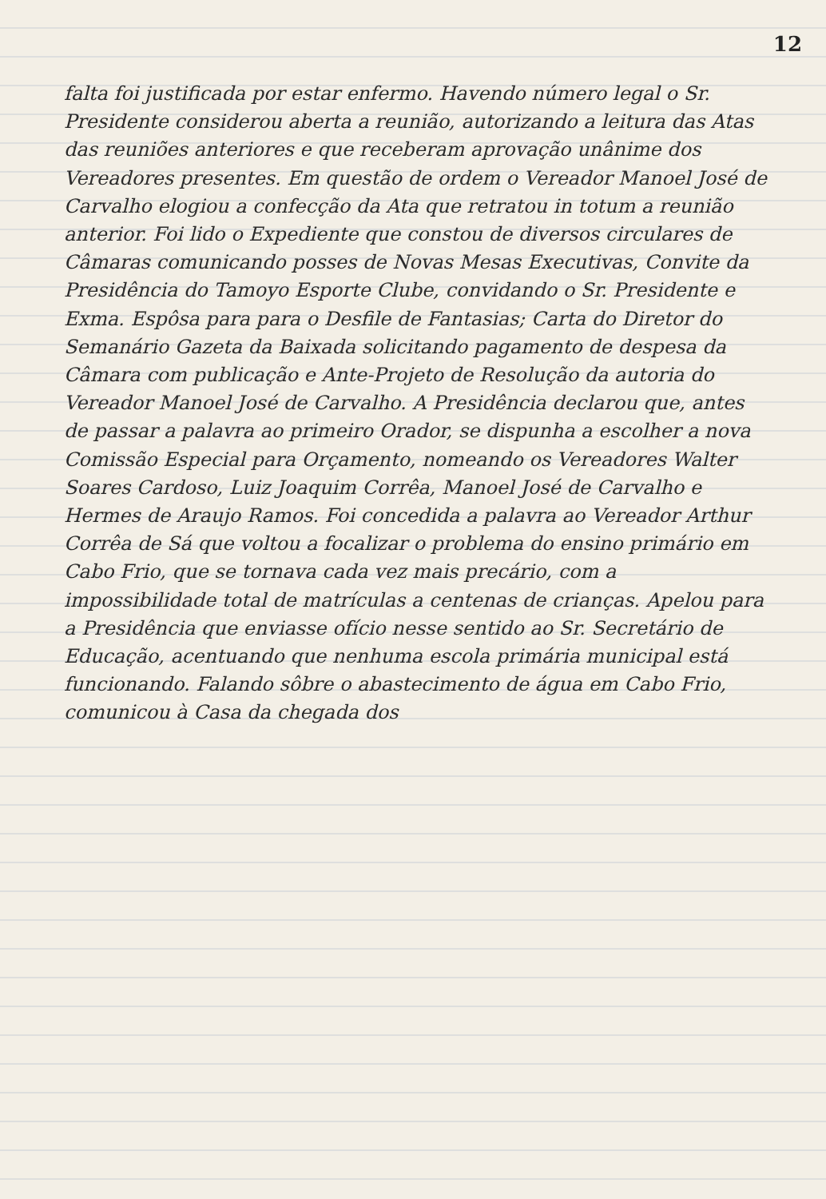12
falta foi justificada por estar enfermo. Havendo número legal o Sr. Presidente considerou aberta a reunião, autorizando a leitura das Atas das reuniões anteriores e que receberam aprovação unânime dos Vereadores presentes. Em questão de ordem o Vereador Manoel José de Carvalho elogiou a confecção da Ata que retratou in totum a reunião anterior. Foi lido o Expediente que constou de diversos circulares de Câmaras comunicando posses de Novas Mesas Executivas, Convite da Presidência do Tamoyo Esporte Clube, convidando o Sr. Presidente e Exma. Espôsa para para o Desfile de Fantasias; Carta do Diretor do Semanário Gazeta da Baixada solicitando pagamento de despesa da Câmara com publicação e Ante-Projeto de Resolução da autoria do Vereador Manoel José de Carvalho. A Presidência declarou que, antes de passar a palavra ao primeiro Orador, se dispunha a escolher a nova Comissão Especial para Orçamento, nomeando os Vereadores Walter Soares Cardoso, Luiz Joaquim Corrêa, Manoel José de Carvalho e Hermes de Araujo Ramos. Foi concedida a palavra ao Vereador Arthur Corrêa de Sá que voltou a focalizar o problema do ensino primário em Cabo Frio, que se tornava cada vez mais precário, com a impossibilidade total de matrículas a centenas de crianças. Apelou para a Presidência que enviasse ofício nesse sentido ao Sr. Secretário de Educação, acentuando que nenhuma escola primária municipal está funcionando. Falando sôbre o abastecimento de água em Cabo Frio, comunicou à Casa da chegada dos